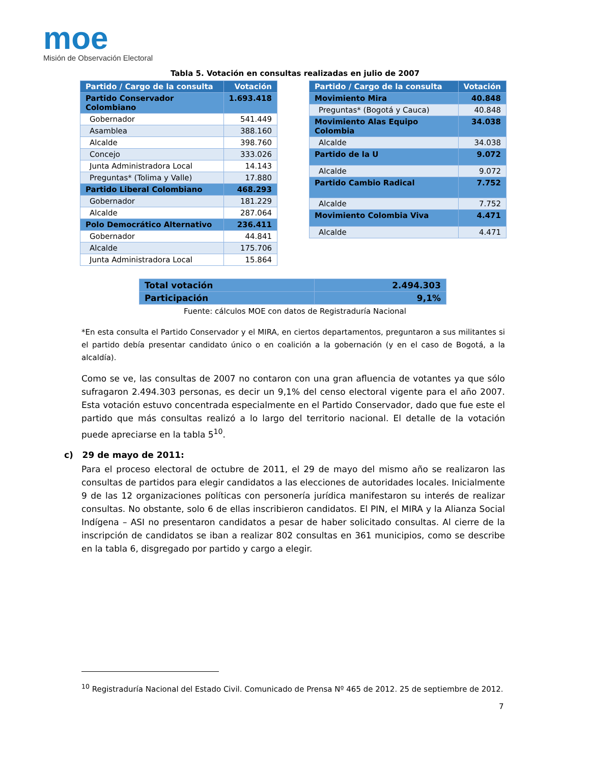moe
Misión de Observación Electoral
Tabla 5. Votación en consultas realizadas en julio de 2007
| Partido / Cargo de la consulta | Votación |
| --- | --- |
| Partido Conservador Colombiano | 1.693.418 |
| Gobernador | 541.449 |
| Asamblea | 388.160 |
| Alcalde | 398.760 |
| Concejo | 333.026 |
| Junta Administradora Local | 14.143 |
| Preguntas* (Tolima y Valle) | 17.880 |
| Partido Liberal Colombiano | 468.293 |
| Gobernador | 181.229 |
| Alcalde | 287.064 |
| Polo Democrático Alternativo | 236.411 |
| Gobernador | 44.841 |
| Alcalde | 175.706 |
| Junta Administradora Local | 15.864 |
| Partido / Cargo de la consulta | Votación |
| --- | --- |
| Movimiento Mira | 40.848 |
| Preguntas* (Bogotá y Cauca) | 40.848 |
| Movimiento Alas Equipo Colombia | 34.038 |
| Alcalde | 34.038 |
| Partido de la U | 9.072 |
| Alcalde | 9.072 |
| Partido Cambio Radical | 7.752 |
| Alcalde | 7.752 |
| Movimiento Colombia Viva | 4.471 |
| Alcalde | 4.471 |
| Total votación | 2.494.303 |
| Participación | 9,1% |
Fuente: cálculos MOE con datos de Registraduría Nacional
*En esta consulta el Partido Conservador y el MIRA, en ciertos departamentos, preguntaron a sus militantes si el partido debía presentar candidato único o en coalición a la gobernación (y en el caso de Bogotá, a la alcaldía).
Como se ve, las consultas de 2007 no contaron con una gran afluencia de votantes ya que sólo sufragaron 2.494.303 personas, es decir un 9,1% del censo electoral vigente para el año 2007. Esta votación estuvo concentrada especialmente en el Partido Conservador, dado que fue este el partido que más consultas realizó a lo largo del territorio nacional. El detalle de la votación puede apreciarse en la tabla 5<sup>10</sup>.
c) 29 de mayo de 2011:
Para el proceso electoral de octubre de 2011, el 29 de mayo del mismo año se realizaron las consultas de partidos para elegir candidatos a las elecciones de autoridades locales. Inicialmente 9 de las 12 organizaciones políticas con personería jurídica manifestaron su interés de realizar consultas. No obstante, solo 6 de ellas inscribieron candidatos. El PIN, el MIRA y la Alianza Social Indígena – ASI no presentaron candidatos a pesar de haber solicitado consultas. Al cierre de la inscripción de candidatos se iban a realizar 802 consultas en 361 municipios, como se describe en la tabla 6, disgregado por partido y cargo a elegir.
<sup>10</sup> Registraduría Nacional del Estado Civil. Comunicado de Prensa Nº 465 de 2012. 25 de septiembre de 2012.
7